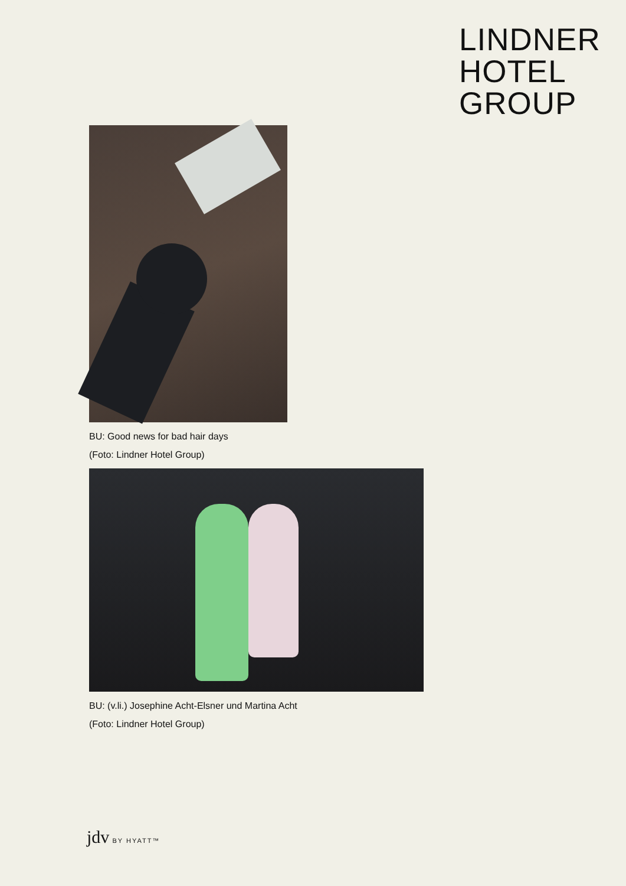LINDNER
HOTEL
GROUP
BU: Good news for bad hair days
(Foto: Lindner Hotel Group)
BU: (v.li.) Josephine Acht-Elsner und Martina Acht
(Foto: Lindner Hotel Group)
jdv BY HYATT™